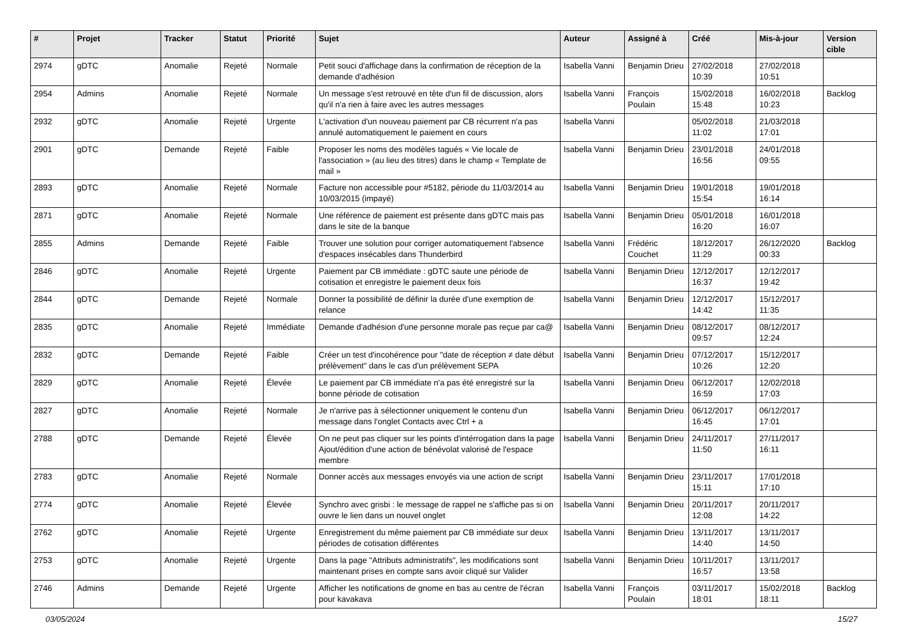| # | Projet | Tracker | Statut | Priorité | Sujet | Auteur | Assigné à | Créé | Mis-à-jour | Version cible |
| --- | --- | --- | --- | --- | --- | --- | --- | --- | --- | --- |
| 2974 | gDTC | Anomalie | Rejeté | Normale | Petit souci d'affichage dans la confirmation de réception de la demande d'adhésion | Isabella Vanni | Benjamin Drieu | 27/02/2018 10:39 | 27/02/2018 10:51 | |
| 2954 | Admins | Anomalie | Rejeté | Normale | Un message s'est retrouvé en tête d'un fil de discussion, alors qu'il n'a rien à faire avec les autres messages | Isabella Vanni | François Poulain | 15/02/2018 15:48 | 16/02/2018 10:23 | Backlog |
| 2932 | gDTC | Anomalie | Rejeté | Urgente | L'activation d'un nouveau paiement par CB récurrent n'a pas annulé automatiquement le paiement en cours | Isabella Vanni | | 05/02/2018 11:02 | 21/03/2018 17:01 | |
| 2901 | gDTC | Demande | Rejeté | Faible | Proposer les noms des modèles tagués « Vie locale de l'association » (au lieu des titres) dans le champ « Template de mail » | Isabella Vanni | Benjamin Drieu | 23/01/2018 16:56 | 24/01/2018 09:55 | |
| 2893 | gDTC | Anomalie | Rejeté | Normale | Facture non accessible pour #5182, période du 11/03/2014 au 10/03/2015 (impayé) | Isabella Vanni | Benjamin Drieu | 19/01/2018 15:54 | 19/01/2018 16:14 | |
| 2871 | gDTC | Anomalie | Rejeté | Normale | Une référence de paiement est présente dans gDTC mais pas dans le site de la banque | Isabella Vanni | Benjamin Drieu | 05/01/2018 16:20 | 16/01/2018 16:07 | |
| 2855 | Admins | Demande | Rejeté | Faible | Trouver une solution pour corriger automatiquement l'absence d'espaces insécables dans Thunderbird | Isabella Vanni | Frédéric Couchet | 18/12/2017 11:29 | 26/12/2020 00:33 | Backlog |
| 2846 | gDTC | Anomalie | Rejeté | Urgente | Paiement par CB immédiate : gDTC saute une période de cotisation et enregistre le paiement deux fois | Isabella Vanni | Benjamin Drieu | 12/12/2017 16:37 | 12/12/2017 19:42 | |
| 2844 | gDTC | Demande | Rejeté | Normale | Donner la possibilité de définir la durée d'une exemption de relance | Isabella Vanni | Benjamin Drieu | 12/12/2017 14:42 | 15/12/2017 11:35 | |
| 2835 | gDTC | Anomalie | Rejeté | Immédiate | Demande d'adhésion d'une personne morale pas reçue par ca@ | Isabella Vanni | Benjamin Drieu | 08/12/2017 09:57 | 08/12/2017 12:24 | |
| 2832 | gDTC | Demande | Rejeté | Faible | Créer un test d'incohérence pour "date de réception ≠ date début prélèvement" dans le cas d'un prélèvement SEPA | Isabella Vanni | Benjamin Drieu | 07/12/2017 10:26 | 15/12/2017 12:20 | |
| 2829 | gDTC | Anomalie | Rejeté | Élevée | Le paiement par CB immédiate n'a pas été enregistré sur la bonne période de cotisation | Isabella Vanni | Benjamin Drieu | 06/12/2017 16:59 | 12/02/2018 17:03 | |
| 2827 | gDTC | Anomalie | Rejeté | Normale | Je n'arrive pas à sélectionner uniquement le contenu d'un message dans l'onglet Contacts avec Ctrl + a | Isabella Vanni | Benjamin Drieu | 06/12/2017 16:45 | 06/12/2017 17:01 | |
| 2788 | gDTC | Demande | Rejeté | Élevée | On ne peut pas cliquer sur les points d'intérrogation dans la page Ajout/édition d'une action de bénévolat valorisé de l'espace membre | Isabella Vanni | Benjamin Drieu | 24/11/2017 11:50 | 27/11/2017 16:11 | |
| 2783 | gDTC | Anomalie | Rejeté | Normale | Donner accès aux messages envoyés via une action de script | Isabella Vanni | Benjamin Drieu | 23/11/2017 15:11 | 17/01/2018 17:10 | |
| 2774 | gDTC | Anomalie | Rejeté | Élevée | Synchro avec grisbi : le message de rappel ne s'affiche pas si on ouvre le lien dans un nouvel onglet | Isabella Vanni | Benjamin Drieu | 20/11/2017 12:08 | 20/11/2017 14:22 | |
| 2762 | gDTC | Anomalie | Rejeté | Urgente | Enregistrement du même paiement par CB immédiate sur deux périodes de cotisation différentes | Isabella Vanni | Benjamin Drieu | 13/11/2017 14:40 | 13/11/2017 14:50 | |
| 2753 | gDTC | Anomalie | Rejeté | Urgente | Dans la page "Attributs administratifs", les modifications sont maintenant prises en compte sans avoir cliqué sur Valider | Isabella Vanni | Benjamin Drieu | 10/11/2017 16:57 | 13/11/2017 13:58 | |
| 2746 | Admins | Demande | Rejeté | Urgente | Afficher les notifications de gnome en bas au centre de l'écran pour kavakava | Isabella Vanni | François Poulain | 03/11/2017 18:01 | 15/02/2018 18:11 | Backlog |
03/05/2024 15/27